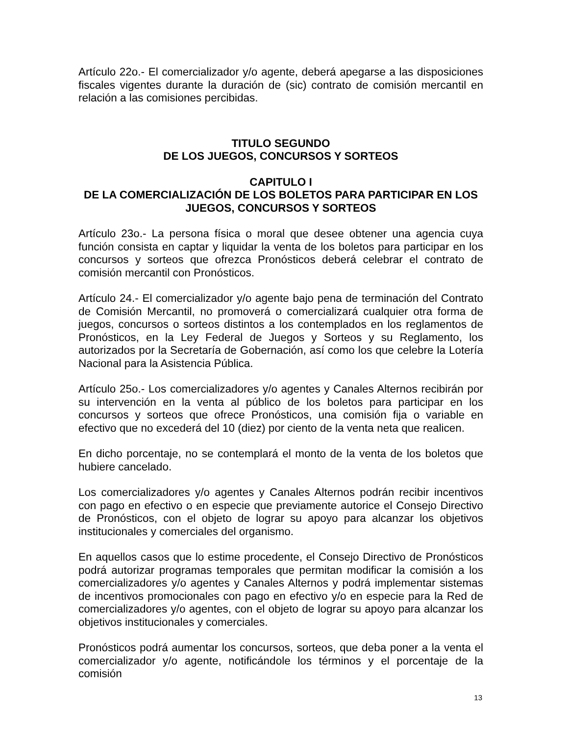Artículo 22o.- El comercializador y/o agente, deberá apegarse a las disposiciones fiscales vigentes durante la duración de (sic) contrato de comisión mercantil en relación a las comisiones percibidas.
TITULO SEGUNDO
DE LOS JUEGOS, CONCURSOS Y SORTEOS
CAPITULO I
DE LA COMERCIALIZACIÓN DE LOS BOLETOS PARA PARTICIPAR EN LOS JUEGOS, CONCURSOS Y SORTEOS
Artículo 23o.- La persona física o moral que desee obtener una agencia cuya función consista en captar y liquidar la venta de los boletos para participar en los concursos y sorteos que ofrezca Pronósticos deberá celebrar el contrato de comisión mercantil con Pronósticos.
Artículo 24.- El comercializador y/o agente bajo pena de terminación del Contrato de Comisión Mercantil, no promoverá o comercializará cualquier otra forma de juegos, concursos o sorteos distintos a los contemplados en los reglamentos de Pronósticos, en la Ley Federal de Juegos y Sorteos y su Reglamento, los autorizados por la Secretaría de Gobernación, así como los que celebre la Lotería Nacional para la Asistencia Pública.
Artículo 25o.- Los comercializadores y/o agentes y Canales Alternos recibirán por su intervención en la venta al público de los boletos para participar en los concursos y sorteos que ofrece Pronósticos, una comisión fija o variable en efectivo que no excederá del 10 (diez) por ciento de la venta neta que realicen.
En dicho porcentaje, no se contemplará el monto de la venta de los boletos que hubiere cancelado.
Los comercializadores y/o agentes y Canales Alternos podrán recibir incentivos con pago en efectivo o en especie que previamente autorice el Consejo Directivo de Pronósticos, con el objeto de lograr su apoyo para alcanzar los objetivos institucionales y comerciales del organismo.
En aquellos casos que lo estime procedente, el Consejo Directivo de Pronósticos podrá autorizar programas temporales que permitan modificar la comisión a los comercializadores y/o agentes y Canales Alternos y podrá implementar sistemas de incentivos promocionales con pago en efectivo y/o en especie para la Red de comercializadores y/o agentes, con el objeto de lograr su apoyo para alcanzar los objetivos institucionales y comerciales.
Pronósticos podrá aumentar los concursos, sorteos, que deba poner a la venta el comercializador y/o agente, notificándole los términos y el porcentaje de la comisión
13